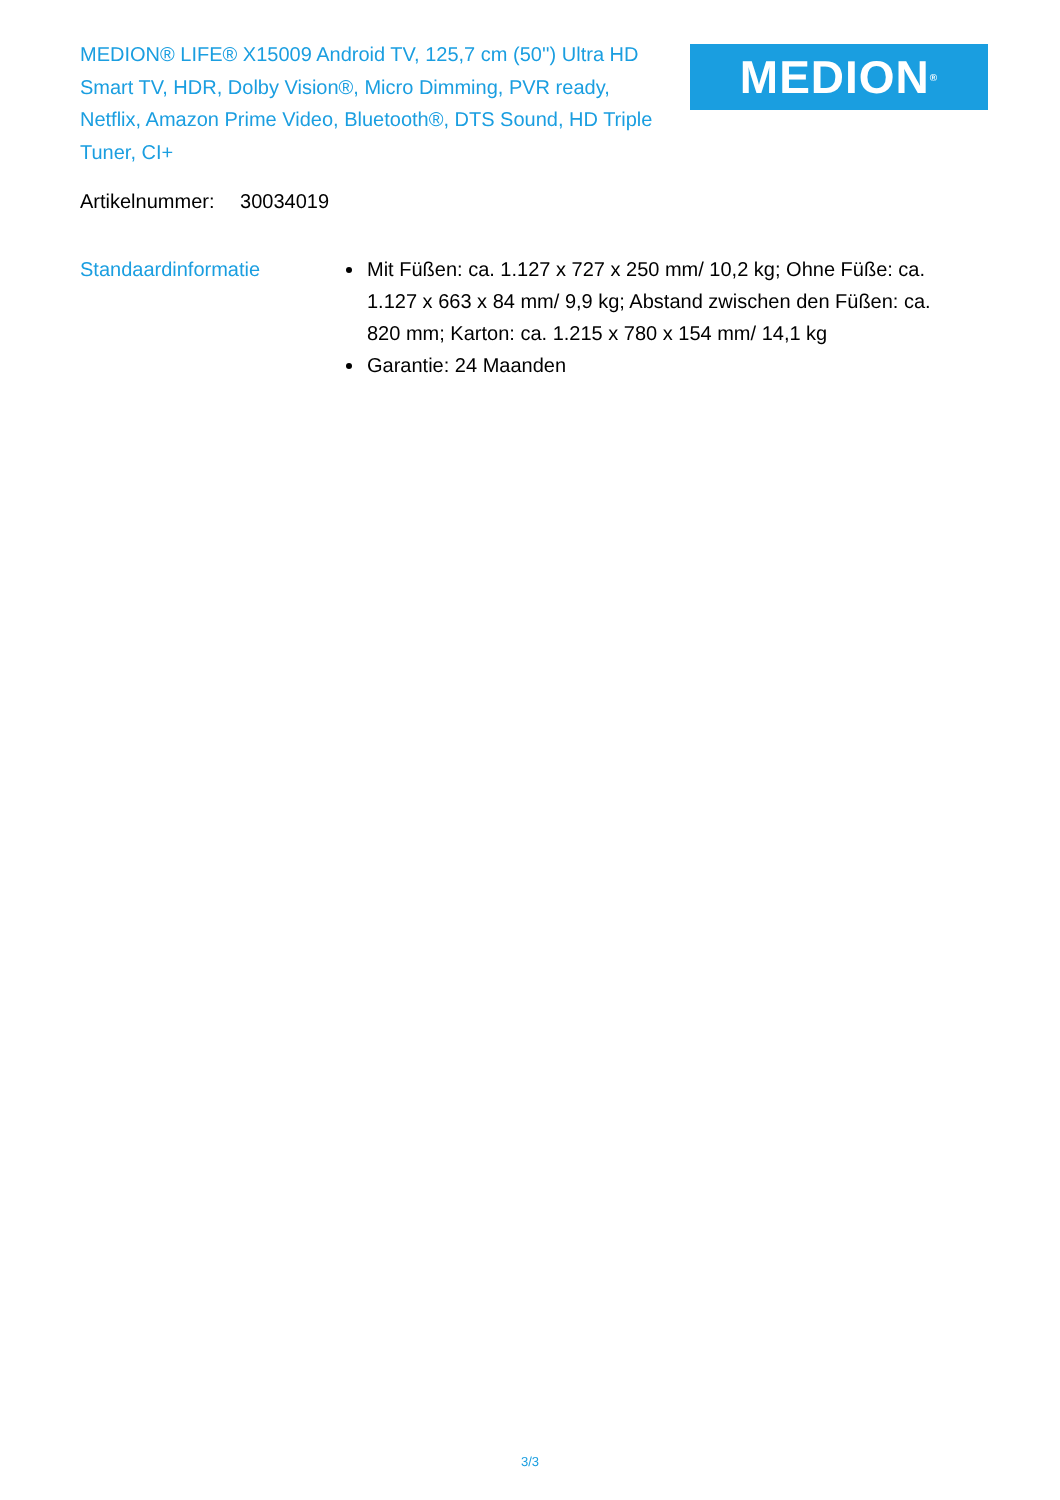MEDION® LIFE® X15009 Android TV, 125,7 cm (50'') Ultra HD Smart TV, HDR, Dolby Vision®, Micro Dimming, PVR ready, Netflix, Amazon Prime Video, Bluetooth®, DTS Sound, HD Triple Tuner, CI+
MEDION<sup>®</sup>
Artikelnummer: 30034019
Standaardinformatie Mit Füßen: ca. 1.127 x 727 x 250 mm/ 10,2 kg; Ohne Füße: ca. 1.127 x 663 x 84 mm/ 9,9 kg; Abstand zwischen den Füßen: ca. 820 mm; Karton: ca. 1.215 x 780 x 154 mm/ 14,1 kg
Garantie: 24 Maanden
3/3